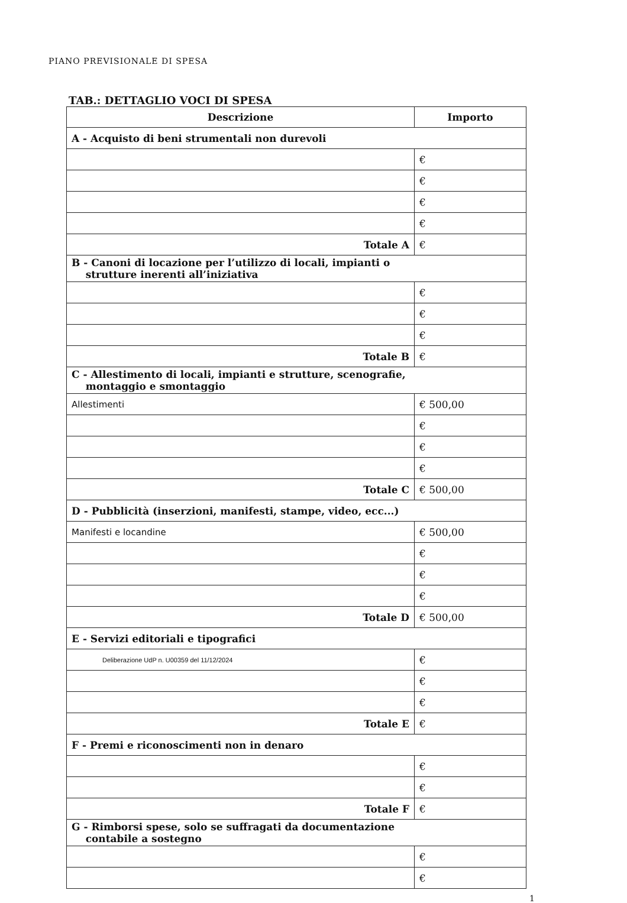PIANO PREVISIONALE DI SPESA
TAB.: DETTAGLIO VOCI DI SPESA
| Descrizione | Importo |
| --- | --- |
| A - Acquisto di beni strumentali non durevoli | |
| | € |
| | € |
| | € |
| | € |
| Totale A | € |
| B - Canoni di locazione per l’utilizzo di locali, impianti o strutture inerenti all’iniziativa | |
| | € |
| | € |
| | € |
| Totale B | € |
| C - Allestimento di locali, impianti e strutture, scenografie, montaggio e smontaggio | |
| Allestimenti | € 500,00 |
| | € |
| | € |
| | € |
| Totale C | € 500,00 |
| D - Pubblicità (inserzioni, manifesti, stampe, video, ecc...) | |
| Manifesti e locandine | € 500,00 |
| | € |
| | € |
| | € |
| Totale D | € 500,00 |
| E - Servizi editoriali e tipografici | |
| Deliberazione UdP n. U00359 del 11/12/2024 | € |
| | € |
| | € |
| Totale E | € |
| F - Premi e riconoscimenti non in denaro | |
| | € |
| | € |
| Totale F | € |
| G - Rimborsi spese, solo se suffragati da documentazione contabile a sostegno | |
| | € |
| | € |
1